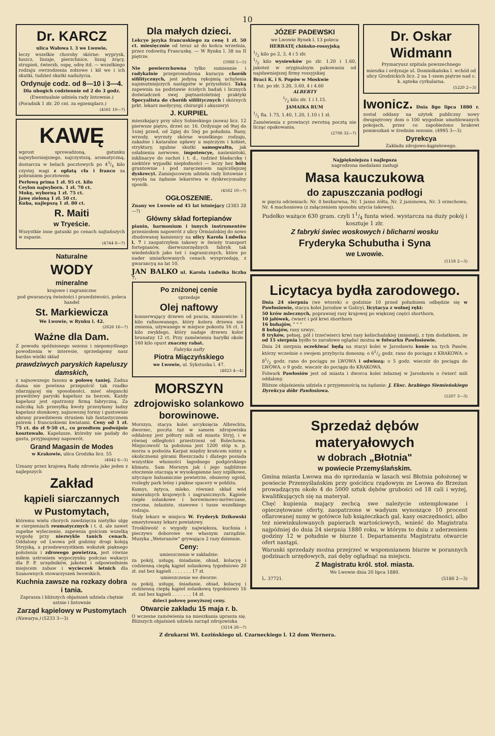10
Dr. KARCZ
ulica Wałowa l. 3 we Lwowie,
leczy wszelkie choroby skórne: wyprysk, łuszcz, liszaje, pierzchnice, liszaj żrący, strupień, świerzb, ospę, odrę itd. — wszelkiego rodzaju owrzodzenia zołzowe i kił we i ich skutki, tudzież skutki nadużycia.
Ordynuje codz. od 8—10 i 3—4.
Dla ubogich codziennie od 2 do 3 godz.
(Ewentualnie udziela rady listownie.)
(Poradnik 1 złr. 20 cnt. za egzemplarz.)
(4561 10—?)
KAWĘ
wprost sprowadzoną, gatunku najwyborniejszego, najczystszą, aromatyczną, dostarcza w belach pocztowych po 43/4 kilo czystej wagi z opłatą cła i franco za pobraniem pocztowem
Perłową prima 1 zł. 95 ct. kilo
Ceylon najwyborn. 1 zł. 70 ct.
Mokę, wyborną 1 zł. 75 ct.
Jawę zieloną 1 zł. 50 ct.
Kuba, najlepszą 1 zł. 80 ct.
R. Maiti
w Tryeście.
Wszystkie inne gatunki po cenach najtańszych w zapasie.
(4744 8—?)
Naturalne
WODY
mineralne
krajowe i zagraniczne
pod gwarancyą świeżości i prawdziwości, poleca handel
St. Markiewicza
We Lwowie, w Rynku l. 42.
(2826 16—?)
Ważne dla Dam.
Z powodu spóźnionego sezonu i niepomyślnego powodzenia w interesie, sprzedajemy nasz bardzo wielki skład
prawdziwych paryskich kapeluszy damskich,
z najnowszego fasonu o połowę taniej. Żadna dama nie powinna przepuścić tak rzadko zdarzającej się sposobności, mieć elegancki prawdziwy paryski kapelusz za bezcen. Każdy kapelusz jest opatrzony firmą fabryczną. Za zaliczką lub przesyłką kwoty przesyłamy ładny kapelusz słomkowy, najnowszej formy i gustownie ubrany prawdziwem strusiem lub fantastycznem piórem i francuskiemi kwiatami. Ceny od 1 zł. 75 ct. do zł 9·50 ct., co przedtem podwójnie kosztowało. Kapelusze, któreby nie padały do gustu, przyjmujemy napowrót.
Grand Magasin de Modes
w Krakowie, ulica Grodzka licz. 55
(4842 6—3)
Uznany przez krajową Radę zdrowia jako jeden z najlepszych
Zakład
kąpieli siarczannych
w Pustomytach,
któremu wielu chorych zawdzięcza nietylko ulgę w cierpieniach reumatycznych i t. d. ale nawet zupełne wyleczenie, zapewnia gościom wszelką wygodę przy niezwykle tanich cenach. Oddalony od Lwowa pół godziny drogi koleją Stryjską, a przedewszystkiem wskutek pięknego położenia i zdrowego powietrza, jest równie miłem ustroniem wypoczynku podczas wakacyi dla P. P. urzędników, jakoteż i odpowiedniem miejscem zabaw i wycieczek letnich dla Szanownych stowarzyszeń lwowskich.
Kuchnia zawsze na rozkazy dobra i tania.
Zaprasza i bliższych objaśnień udziela chętnie ustnie i listownie
Zarząd kąpielowy w Pustomytach
(Nawarya.) (5233 3—3)
Dla małych dzieci.
Lekcye języka francuskiego za cenę 1 zł. 50 ct. miesięcznie od teraz aż do końca września, przez rodowitą Francuskę. — W Rynku l. 38 na II piętrze.
(5088 5—5)
Nie powierzchowna tylko sumiennie i radykalnie przeprowadzona kuracya chorób sifilitycznych, jest jedyną rękojmią uchylenia najsmutniejszych następstw w przyszłości. Taką zapewnia na podstawie ścisłych badań i licznych doświadczeń swej piętnastoletniej praktyki Specyalista do chorób sifilitycznych i skórnych prkt. lekarz medycyny, chirurgii i akuszeryi
J. KURPIEL
mieszkający przy ulicy Sobieskiego (nowa) licz. 12 pierwsze piętro, drzwi nr. 16. Ordynuje od 9tej do 1szej przed, od 2giej do 5tej po południu. Rany, wrzody, wyrzuty skórne wszelkiego rodzaju, zakaźne i kataralne upławy u mężczyzn i kobiet, stryktury, zgubne skutki samogwałtu, jak osłabienia nerwowe, impotencye, nasieniotoki, inklinacye do suchot i t. d., tudzież bladaczkę i niektóre wypadki niepłodności — leczy bez bólu gruntownie i pod zaręczeniem najściślejszej dyskrecyi. Zamiejscowym udziela rady listownie i wysyła na żądanie lekarstwa w dyskrecyonalny sposób.
(4562 10—?)
OGŁOSZENIE.
Znany we Lwowie od 45 lat istniejący (2383 28—?)
Główny skład fortepianów
pianin, harmonium i innych instrumentów przeniosłem napowrót z ulicy Ormiańskiej do nowo zbudowanej kamienicy na ulicy Karola Ludwika l. 7 i zaopatrzyłem takowy w świeży transport fortepianów, dierwszorzędnych fabryk tak wiedeńskich jako też i zagranicznych, które po nader umiarkowanych cenach wysprzedaję, z gwarancyą na lat 10.
JAN BALKO ul. Karola Ludwika liczba 7.
Po zniżonej cenie
sprzedaje
Olej naftowy
konserwujący drzewo od psucia, mianowicie: 1 kilo rafinowanego, który koloru drzewa nie zmienia, używanego w miejsce pokostu 16 ct. 1 kilo zwykłego, który nadaje drzewu kolor brunatny 12 ct. Przy zamówieniu baryłki około 160 kilo opust znaczny rabat.
Fabryka nafty
Piotra Miączyńskiego
we Lwowie, ul. Sykstuska l. 47.
(4823 4—4)
MORSZYN
zdrojowisko solankowo borowinowe.
Morszyn, stacya kolei arcyksięcia Albrechta, dworzec, poczta tuż w samem zdrojowisku oddalony jest półtory mili od miasta Stryj, i w równej odległości przestrzeni od Bolechowa. Miejscowość ta położona jest 1200 stóp n. p. morza u podnóża Karpat między krańcem niziny a okolicznemi górami Bieszczadu i dlatego posiada wszystkie własności łagodnego podgórskiego klimatu. Sam Morszyn jak i jego najbliższe otoczenie otaczają w wysokopienne lasy szpilkowe, użyczące balsamiczne powietrze, obszerny ogród, rozległy park leśny i piękne spacery w pobliżu.
Kumys, żętyca, mleko, również skład wód mineralnych krajowych i zagranicznych. Kąpiele ciepłe solankowe i borowinowo-mrówczane, rzeczne, żelaziste, stawowe i tusze wszelkiego rodzaju.
Stały lekarz w miejscu W. Fryderyk Dzikowski emerytowany lekarz powiatowy.
Troskliwość o wygody największa, kuchnia i pieczywo doborowe we własnym zarządzie. Muzyka „Weteranów" grywająca 2 razy dziennie.
Ceny:
umieszczenie w zakładzie:
za pokój, usługę, śniadanie, obiad, kolacyę i codzienną ciepłą kąpiel solankową tygodniowo 20 zł. zaś bez kąpieli . . . . . . . 17 zł.
umieszczenie we dworze:
za pokój, usługę, śniadanie, obiad, kolacyę i codzienną ciepłą kąpiel solankową tygodniowo 16 zł. zaś bez kąpieli . . . . . . . 14 zł.
dzieci połowę powyższej ceny.
Otwarcie zakładu 15 maja r. b.
O wczesne zamówienia na mieszkania uprasza się. Bliższych objaśnień udziela zarząd zdrojowiska
(3214 26—?)
JÓZEF PADEWSKI
we Lwowie Rynek l. 13 poleca
HERBATĘ chińsko-rossyjską
1/2 kilo po 2, 3, 4 i 5 złr.
1/2 kilo wysiewków po złr. 1.20 i 1.60, jakoteż w oryginalnym pakowaniu od najsławniejszej firmy rossyjskiej
Braci K. i S. Popów w Moskwie
1 fut. po złr. 3.20, 3.60, 4 i 4.60
ALBERTY
1/2 kilo złr. 1 i 1.15.
JAMAIKA RUM
1/1 fla. 1.75, 1.40, 1.20, 1.10 i 1 zł.
Zamówienia z prowincyi zwrotną pocztą nie licząc opakowania.
(2708 32—?)
Dr. Oskar Widmann
Prymaryusz szpitala powszechnego
mieszka i ordynuje ul. Dominikańska l. wchód od ulicy Grodzickich licz. 2 na 1-szem piętrze nad c. k. apteka cyrkularna.
(5220 2—3)
Iwonicz. Dnia 8go lipca 1880 r. został oddany na użytek publiczny nowy dwupiętrowy dom o 100 wygodnie umeblowanych pokojach, przez co zapobieżono brakowi pomieszkań w średnim sezonie. (4995 3—3)
Dyrekcya
Zakładu zdrojowo-kąpielowego.
Najpiękniejsza i najlepsza
nagrodzona medalami zasługi
Masa kauczukowa
do zapuszczania podłogi
w pięciu odcieniach: Nr. 0 bezbarwna, Nr. 1 jasno żółta, Nr. 2 jasionowa, Nr. 3 orzechowa, Nr. 4 machoniowa (z załączeniem sposobu użycia takowej).
Pudełko ważące 630 gram. czyli 11/4 funta wied. wystarcza na duży pokój i kosztuje 1 złr.
Z fabryki świec woskowych i blicharni wosku
Fryderyka Schubutha i Syna
we Lwowie.
(5158 2—3)
Licytacya bydła zarodowego.
Dnia 24 sierpnia (we wtorek) o godzinie 10 przed południem odbędzie się w Pawłosiowie, stacya kolei Jarosław w Galicyi, licytacya z wolnej ręki:
50 krów mlecznych, poprawnej rasy krajowej po większej części shorthorn.
10 jałówek, ćwierć i pół krwi shorthorn
16 buhajów, " " "
8 buhajów, rasy szwyc.
8 tryków, pełnej, pół i trzećwierci krwi rasy kelischańskiej (mięsnej), z tym dodatkiem, że od 15 sierpnia bydło to zarodowe oglądać można w folwarku Pawłosiowie.
Dnia 24 sierpnia oczekiwać będą na stacyi kolei w Jarosławiu konie na tych Panów, którzy wcześnie o swojem przybyciu donoszą: o 61/2 godz. rano do pociągu z KRAKOWA. o 81/2 godz. rano do pociągu ze LWOWA i odwiozą: o 5 godz. wieczór do pociągu do LWOWA. o 9 godz. wieczór do pociągu do KRAKOWA.
Folwark Pawłosiów jest od miasta i dworca kolei żelaznej w Jarosławiu o ćwierć mili oddalony.
Bliższe objaśnienia udziela z przyjemnością na żądanie: J. Eksc. hrabiego Siemieńskiego Dyrekcya dóbr Pawłosiowa.
(5207 3—3)
Sprzedaż dębów materyałowych
w dobrach „Błotnia"
w powiecie Przemyślańskim.
Gmina miasta Lwowa ma do sprzedania w lasach wsi Błotnia położonej w powiecie Przemyślańskim przy gościńcu rządowym ze Lwowa do Brzeżan prowadzącym około 4 do 5000 sztuk dębów grubości od 18 cali i wyżej, kwalifikujących się na materyał.
Chęć kupienia mający zechcą swe należycie ostemplowane i opieczętowane oferty, zaopatrzone w wadyum wynoszące 10 procent oflarowanej sumy w gotówce lub książeczkach gal. kasy oszczędności, albo też niewinkulowanych papierach wartościowych, wnieść do Magistratu najpóźniej do dnia 24 sierpnia 1880 roku, w którym to dniu z uderzeniem godziny 12 w południe w biurze I. Departamentu Magistratu otwarcie ofert nastąpi.
Warunki sprzedaży można przejrzeć w wspomnianem biurze w porannych godzinach urzędowych, zaś dęby oglądnąć na miejscu.
Z Magistratu król. stoł. miasta.
We Lwowie dnia 20 lipca 1880.
L. 37721. (5186 2—3)
Z drukarni Wł. Łozińskiego ul. Czarneckiego l. 12 dom Wernera.